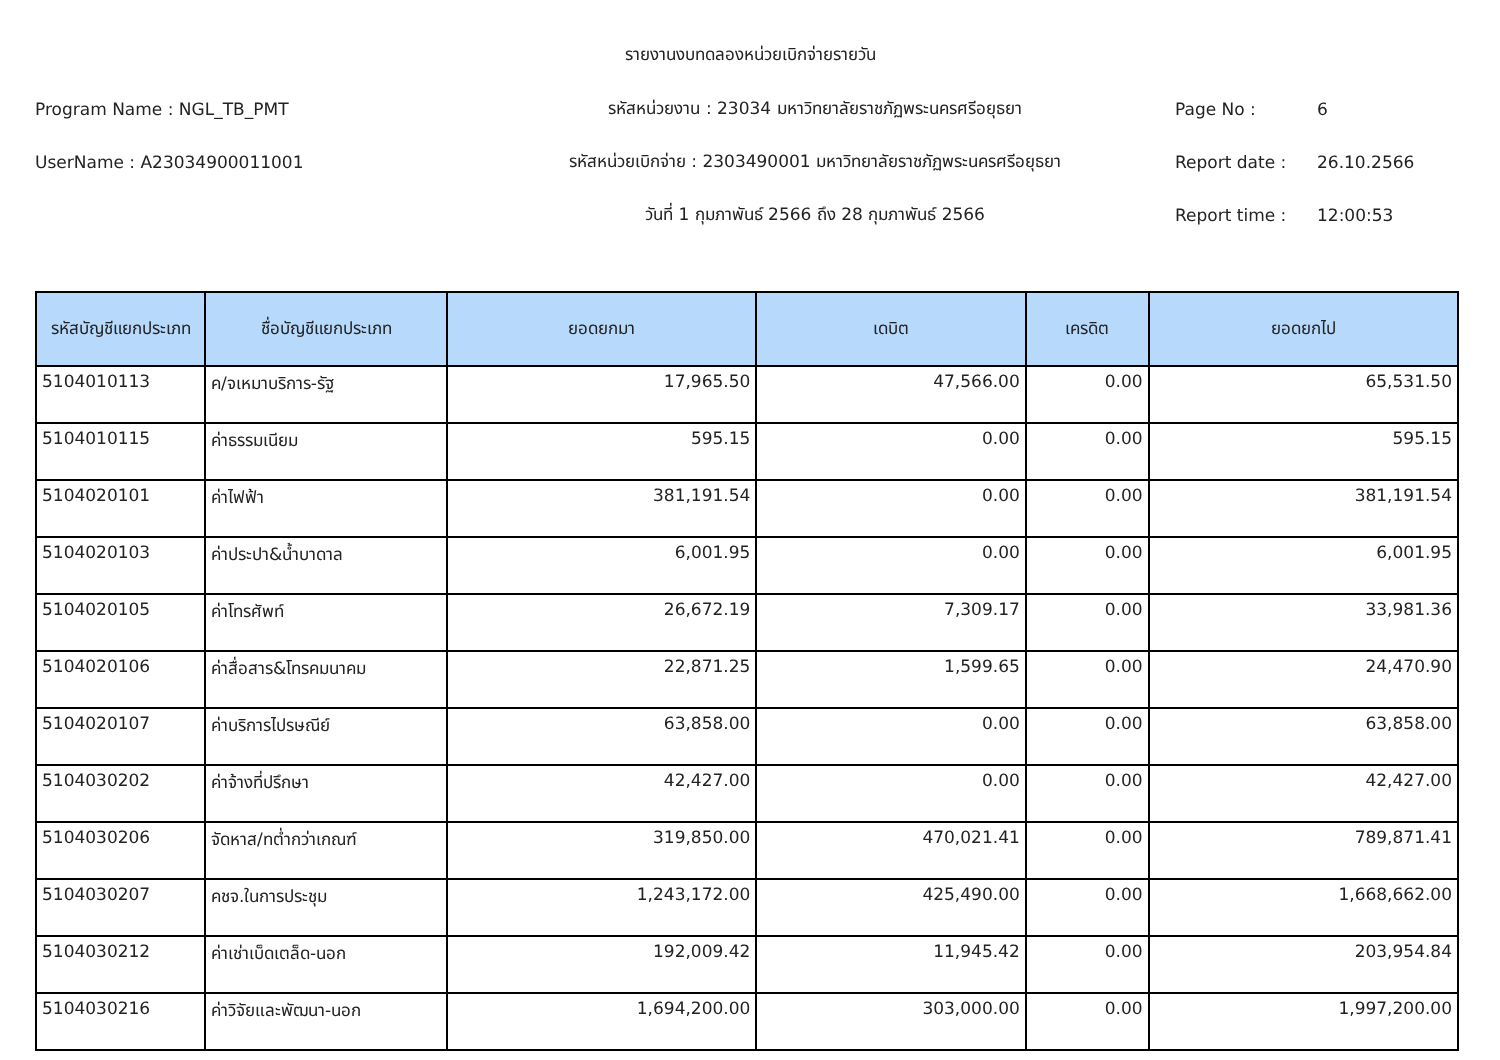รายงานงบทดลองหน่วยเบิกจ่ายรายวัน
Program Name : NGL_TB_PMT รหัสหน่วยงาน : 23034 มหาวิทยาลัยราชภัฏพระนครศรีอยุธยา Page No : 6
UserName : A23034900011001 รหัสหน่วยเบิกจ่าย : 2303490001 มหาวิทยาลัยราชภัฏพระนครศรีอยุธยา Report date : 26.10.2566
วันที่ 1 กุมภาพันธ์ 2566 ถึง 28 กุมภาพันธ์ 2566 Report time : 12:00:53
| รหัสบัญชีแยกประเภท | ชื่อบัญชีแยกประเภท | ยอดยกมา | เดบิต | เครดิต | ยอดยกไป |
| --- | --- | --- | --- | --- | --- |
| 5104010113 | ค/จเหมาบริการ-รัฐ | 17,965.50 | 47,566.00 | 0.00 | 65,531.50 |
| 5104010115 | ค่าธรรมเนียม | 595.15 | 0.00 | 0.00 | 595.15 |
| 5104020101 | ค่าไฟฟ้า | 381,191.54 | 0.00 | 0.00 | 381,191.54 |
| 5104020103 | ค่าประปา&น้ำบาดาล | 6,001.95 | 0.00 | 0.00 | 6,001.95 |
| 5104020105 | ค่าโทรศัพท์ | 26,672.19 | 7,309.17 | 0.00 | 33,981.36 |
| 5104020106 | ค่าสื่อสาร&โทรคมนาคม | 22,871.25 | 1,599.65 | 0.00 | 24,470.90 |
| 5104020107 | ค่าบริการไปรษณีย์ | 63,858.00 | 0.00 | 0.00 | 63,858.00 |
| 5104030202 | ค่าจ้างที่ปรึกษา | 42,427.00 | 0.00 | 0.00 | 42,427.00 |
| 5104030206 | จัดหาส/ทต่ำกว่าเกณฑ์ | 319,850.00 | 470,021.41 | 0.00 | 789,871.41 |
| 5104030207 | คชจ.ในการประชุม | 1,243,172.00 | 425,490.00 | 0.00 | 1,668,662.00 |
| 5104030212 | ค่าเช่าเบ็ดเตล็ด-นอก | 192,009.42 | 11,945.42 | 0.00 | 203,954.84 |
| 5104030216 | ค่าวิจัยและพัฒนา-นอก | 1,694,200.00 | 303,000.00 | 0.00 | 1,997,200.00 |